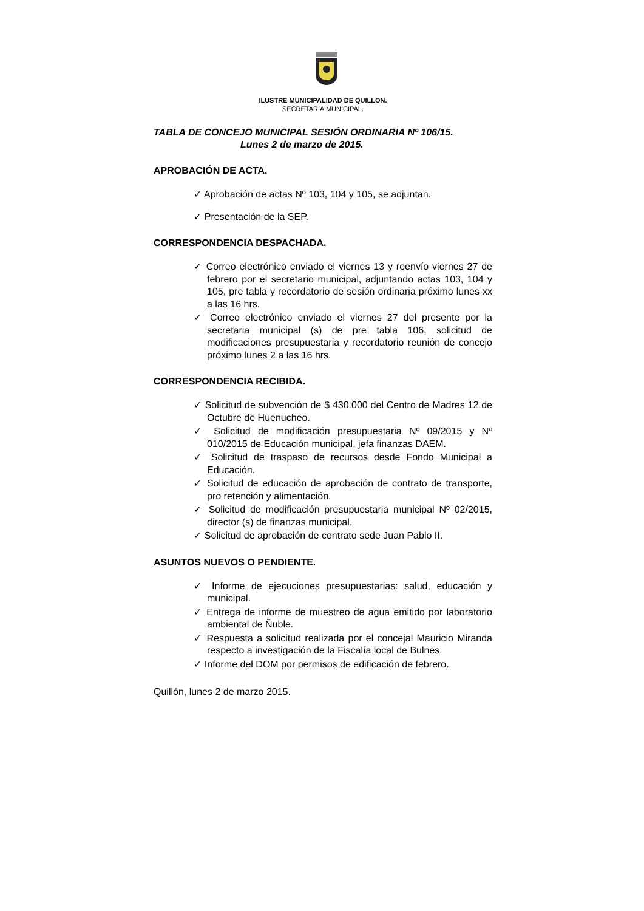ILUSTRE MUNICIPALIDAD DE QUILLON.
SECRETARIA MUNICIPAL.
TABLA DE CONCEJO MUNICIPAL SESIÓN ORDINARIA Nº 106/15.
Lunes 2 de marzo de 2015.
APROBACIÓN DE ACTA.
✓ Aprobación de actas Nº 103, 104 y 105, se adjuntan.
✓ Presentación de la SEP.
CORRESPONDENCIA DESPACHADA.
✓ Correo electrónico enviado el viernes 13 y reenvío viernes 27 de febrero por el secretario municipal, adjuntando actas 103, 104 y 105, pre tabla y recordatorio de sesión ordinaria próximo lunes xx a las 16 hrs.
✓ Correo electrónico enviado el viernes 27 del presente por la secretaria municipal (s) de pre tabla 106, solicitud de modificaciones presupuestaria y recordatorio reunión de concejo próximo lunes 2 a las 16 hrs.
CORRESPONDENCIA RECIBIDA.
✓ Solicitud de subvención de $ 430.000 del Centro de Madres 12 de Octubre de Huenucheo.
✓ Solicitud de modificación presupuestaria Nº 09/2015 y Nº 010/2015 de Educación municipal, jefa finanzas DAEM.
✓ Solicitud de traspaso de recursos desde Fondo Municipal a Educación.
✓ Solicitud de educación de aprobación de contrato de transporte, pro retención y alimentación.
✓ Solicitud de modificación presupuestaria municipal Nº 02/2015, director (s) de finanzas municipal.
✓ Solicitud de aprobación de contrato sede Juan Pablo II.
ASUNTOS NUEVOS O PENDIENTE.
✓ Informe de ejecuciones presupuestarias: salud, educación y municipal.
✓ Entrega de informe de muestreo de agua emitido por laboratorio ambiental de Ñuble.
✓ Respuesta a solicitud realizada por el concejal Mauricio Miranda respecto a investigación de la Fiscalía local de Bulnes.
✓ Informe del DOM por permisos de edificación de febrero.
Quillón, lunes 2 de marzo 2015.